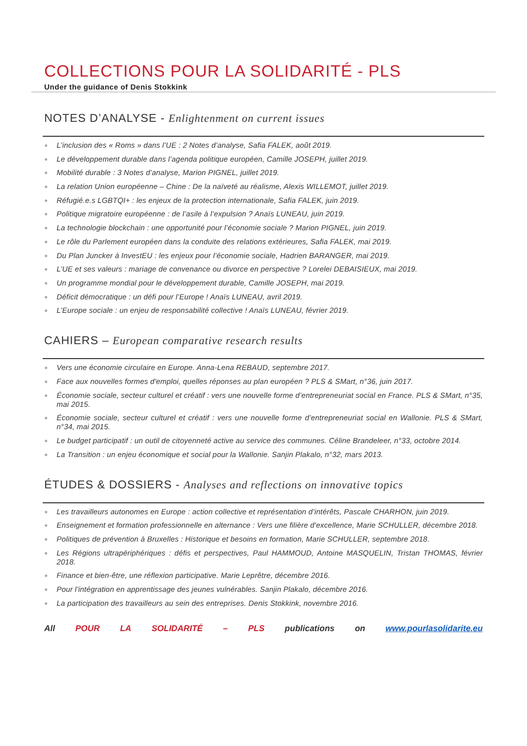COLLECTIONS POUR LA SOLIDARITÉ - PLS
Under the guidance of Denis Stokkink
NOTES D’ANALYSE - Enlightenment on current issues
● L’inclusion des « Roms » dans l’UE : 2 Notes d’analyse, Safia FALEK, août 2019.
● Le développement durable dans l’agenda politique européen, Camille JOSEPH, juillet 2019.
● Mobilité durable : 3 Notes d’analyse, Marion PIGNEL, juillet 2019.
● La relation Union européenne – Chine : De la naïveté au réalisme, Alexis WILLEMOT, juillet 2019.
● Réfugié.e.s LGBTQI+ : les enjeux de la protection internationale, Safia FALEK, juin 2019.
● Politique migratoire européenne : de l’asile à l’expulsion ? Anaïs LUNEAU, juin 2019.
● La technologie blockchain : une opportunité pour l’économie sociale ? Marion PIGNEL, juin 2019.
● Le rôle du Parlement européen dans la conduite des relations extérieures, Safia FALEK, mai 2019.
● Du Plan Juncker à InvestEU : les enjeux pour l’économie sociale, Hadrien BARANGER, mai 2019.
● L’UE et ses valeurs : mariage de convenance ou divorce en perspective ? Lorelei DEBAISIEUX, mai 2019.
● Un programme mondial pour le développement durable, Camille JOSEPH, mai 2019.
● Déficit démocratique : un défi pour l’Europe ! Anaïs LUNEAU, avril 2019.
● L’Europe sociale : un enjeu de responsabilité collective ! Anaïs LUNEAU, février 2019.
CAHIERS – European comparative research results
● Vers une économie circulaire en Europe. Anna-Lena REBAUD, septembre 2017.
● Face aux nouvelles formes d'emploi, quelles réponses au plan européen ? PLS & SMart, n°36, juin 2017.
● Économie sociale, secteur culturel et créatif : vers une nouvelle forme d’entrepreneuriat social en France. PLS & SMart, n°35, mai 2015.
● Économie sociale, secteur culturel et créatif : vers une nouvelle forme d’entrepreneuriat social en Wallonie. PLS & SMart, n°34, mai 2015.
● Le budget participatif : un outil de citoyenneté active au service des communes. Céline Brandeleer, n°33, octobre 2014.
● La Transition : un enjeu économique et social pour la Wallonie. Sanjin Plakalo, n°32, mars 2013.
ÉTUDES & DOSSIERS - Analyses and reflections on innovative topics
● Les travailleurs autonomes en Europe : action collective et représentation d’intérêts, Pascale CHARHON, juin 2019.
● Enseignement et formation professionnelle en alternance : Vers une filière d'excellence, Marie SCHULLER, décembre 2018.
● Politiques de prévention à Bruxelles : Historique et besoins en formation, Marie SCHULLER, septembre 2018.
● Les Régions ultrapériphériques : défis et perspectives, Paul HAMMOUD, Antoine MASQUELIN, Tristan THOMAS, février 2018.
● Finance et bien-être, une réflexion participative. Marie Leprêtre, décembre 2016.
● Pour l'intégration en apprentissage des jeunes vulnérables. Sanjin Plakalo, décembre 2016.
● La participation des travailleurs au sein des entreprises. Denis Stokkink, novembre 2016.
All POUR LA SOLIDARITÉ – PLS publications on www.pourlasolidarite.eu